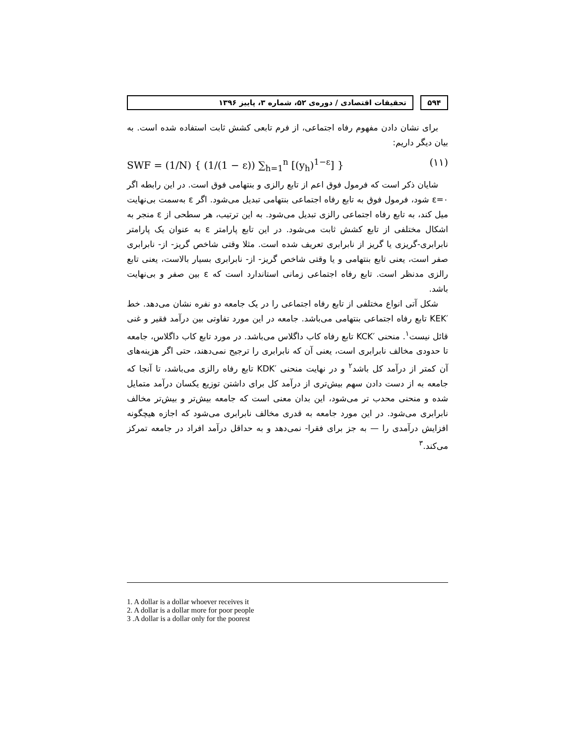۵۹۴ تحقیقات اقتصادی / دوره‌ی ۵۲، شماره ۳، پاییز ۱۳۹۶
برای نشان دادن مفهوم رفاه اجتماعی، از فرم تابعی کشش ثابت استفاده شده است. به بیان دیگر داریم:
SWF = (1/N) { (1/(1 − ε)) ∑<sub>h=1</sub><sup>n</sup> [(y<sub>h</sub>)<sup>1−ε</sup>] } (۱۱)
شایان ذکر است که فرمول فوق اعم از تابع رالزی و بنتهامی فوق است. در این رابطه اگر ε=۰ شود، فرمول فوق به تابع رفاه اجتماعی بنتهامی تبدیل می‌شود. اگر ε به‌سمت بی‌نهایت میل کند، به تابع رفاه اجتماعی رالزی تبدیل می‌شود. به این ترتیب، هر سطحی از ε منجر به اشکال مختلفی از تابع کشش ثابت می‌شود. در این تابع پارامتر ε به عنوان یک پارامتر نابرابری-گریزی یا گریز از نابرابری تعریف شده است. مثلا وقتی شاخص گریز- از- نابرابری صفر است، یعنی تابع بنتهامی و یا وقتی شاخص گریز- از- نابرابری بسیار بالاست، یعنی تابع رالزی مدنظر است. تابع رفاه اجتماعی زمانی استاندارد است که ε بین صفر و بی‌نهایت باشد.
شکل آتی انواع مختلفی از تابع رفاه اجتماعی را در یک جامعه دو نفره نشان می‌دهد. خط ′KEK تابع رفاه اجتماعی بنتهامی می‌باشد. جامعه در این مورد تفاوتی بین درآمد فقیر و غنی قائل نیست<sup>۱</sup>. منحنی ′KCK تابع رفاه کاب داگلاس می‌باشد. در مورد تابع کاب داگلاس، جامعه تا حدودی مخالف نابرابری است، یعنی آن که نابرابری را ترجیح نمی‌دهند، حتی اگر هزینه‌های آن کمتر از درآمد کل باشد<sup>۲</sup> و در نهایت منحنی ′KDK تابع رفاه رالزی می‌باشد، تا آنجا که جامعه به از دست دادن سهم بیش‌تری از درآمد کل برای داشتن توزیع یکسان درآمد متمایل شده و منحنی محدب تر می‌شود، این بدان معنی است که جامعه بیش‌تر و بیش‌تر مخالف نابرابری می‌شود. در این مورد جامعه به قدری مخالف نابرابری می‌شود که اجازه هیچگونه افزایش درآمدی را — به جز برای فقرا- نمی‌دهد و به حداقل درآمد افراد در جامعه تمرکز می‌کند.<sup>۳</sup>
1. A dollar is a dollar whoever receives it
2. A dollar is a dollar more for poor people
3 .A dollar is a dollar only for the poorest